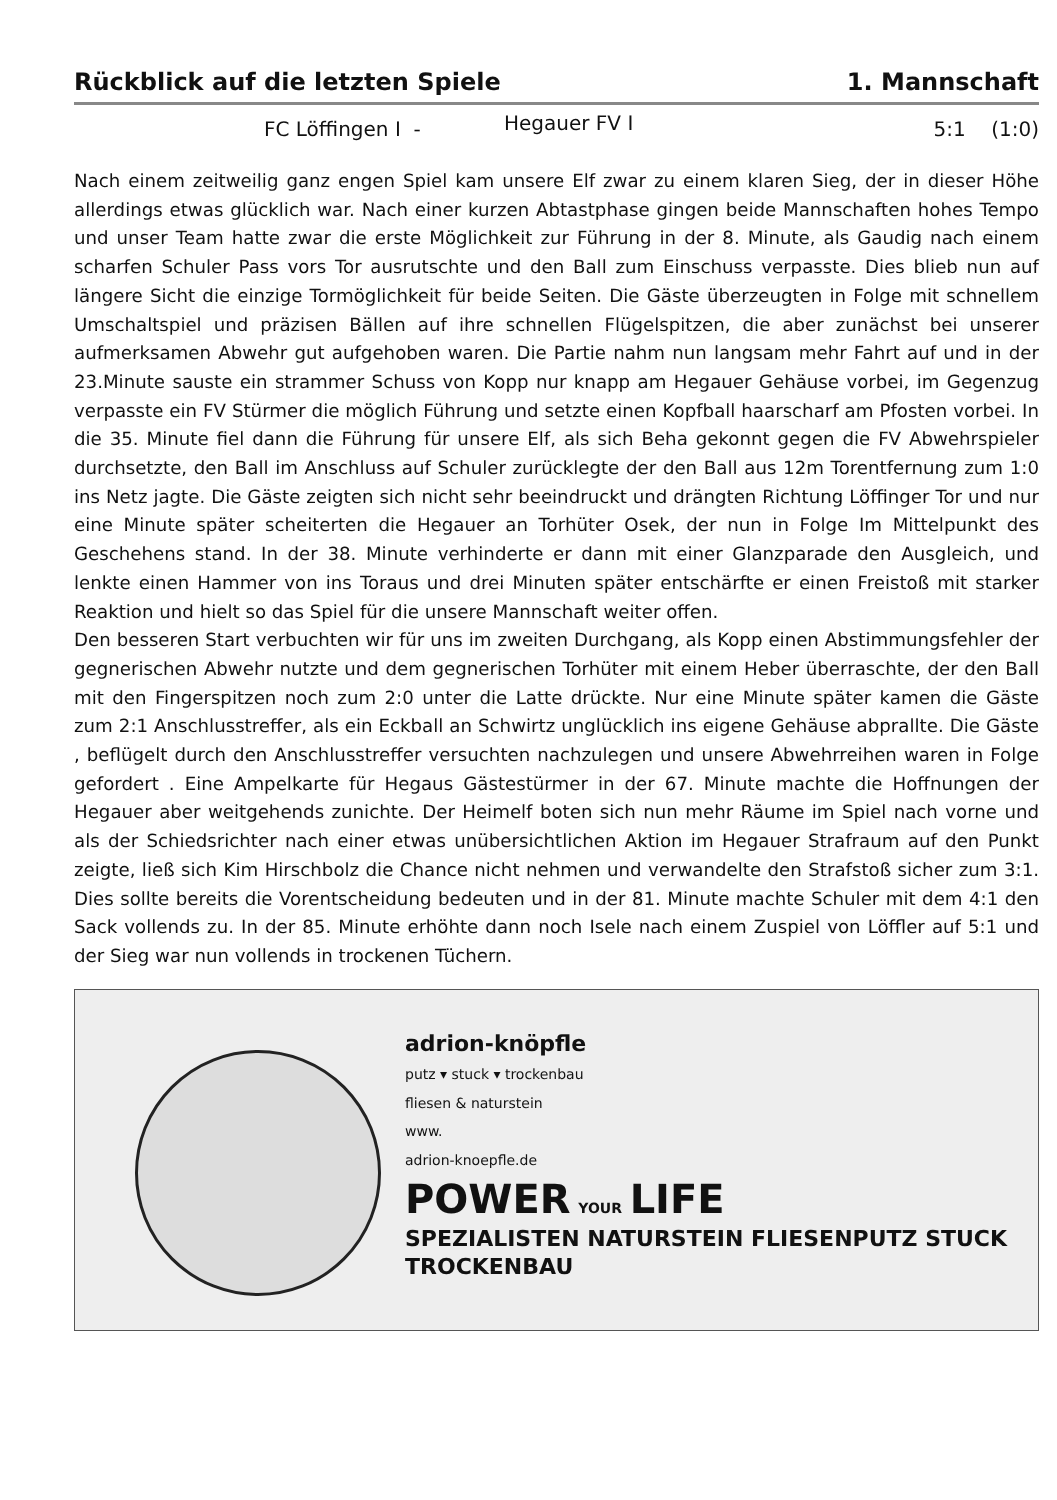Rückblick auf die letzten Spiele 1. Mannschaft
FC Löffingen I - Hegauer FV I 5:1 (1:0)
Nach einem zeitweilig ganz engen Spiel kam unsere Elf zwar zu einem klaren Sieg, der in dieser Höhe allerdings etwas glücklich war. Nach einer kurzen Abtastphase gingen beide Mannschaften hohes Tempo und unser Team hatte zwar die erste Möglichkeit zur Führung in der 8. Minute, als Gaudig nach einem scharfen Schuler Pass vors Tor ausrutschte und den Ball zum Einschuss verpasste. Dies blieb nun auf längere Sicht die einzige Tormöglichkeit für beide Seiten. Die Gäste überzeugten in Folge mit schnellem Umschaltspiel und präzisen Bällen auf ihre schnellen Flügelspitzen, die aber zunächst bei unserer aufmerksamen Abwehr gut aufgehoben waren. Die Partie nahm nun langsam mehr Fahrt auf und in der 23.Minute sauste ein strammer Schuss von Kopp nur knapp am Hegauer Gehäuse vorbei, im Gegenzug verpasste ein FV Stürmer die möglich Führung und setzte einen Kopfball haarscharf am Pfosten vorbei. In die 35. Minute fiel dann die Führung für unsere Elf, als sich Beha gekonnt gegen die FV Abwehrspieler durchsetzte, den Ball im Anschluss auf Schuler zurücklegte der den Ball aus 12m Torentfernung zum 1:0 ins Netz jagte. Die Gäste zeigten sich nicht sehr beeindruckt und drängten Richtung Löffinger Tor und nur eine Minute später scheiterten die Hegauer an Torhüter Osek, der nun in Folge Im Mittelpunkt des Geschehens stand. In der 38. Minute verhinderte er dann mit einer Glanzparade den Ausgleich, und lenkte einen Hammer von ins Toraus und drei Minuten später entschärfte er einen Freistoß mit starker Reaktion und hielt so das Spiel für die unsere Mannschaft weiter offen.
Den besseren Start verbuchten wir für uns im zweiten Durchgang, als Kopp einen Abstimmungsfehler der gegnerischen Abwehr nutzte und dem gegnerischen Torhüter mit einem Heber überraschte, der den Ball mit den Fingerspitzen noch zum 2:0 unter die Latte drückte. Nur eine Minute später kamen die Gäste zum 2:1 Anschlusstreffer, als ein Eckball an Schwirtz unglücklich ins eigene Gehäuse abprallte. Die Gäste , beflügelt durch den Anschlusstreffer versuchten nachzulegen und unsere Abwehrreihen waren in Folge gefordert . Eine Ampelkarte für Hegaus Gästestürmer in der 67. Minute machte die Hoffnungen der Hegauer aber weitgehends zunichte. Der Heimelf boten sich nun mehr Räume im Spiel nach vorne und als der Schiedsrichter nach einer etwas unübersichtlichen Aktion im Hegauer Strafraum auf den Punkt zeigte, ließ sich Kim Hirschbolz die Chance nicht nehmen und verwandelte den Strafstoß sicher zum 3:1. Dies sollte bereits die Vorentscheidung bedeuten und in der 81. Minute machte Schuler mit dem 4:1 den Sack vollends zu. In der 85. Minute erhöhte dann noch Isele nach einem Zuspiel von Löffler auf 5:1 und der Sieg war nun vollends in trockenen Tüchern.
adrion-knöpfle
putz ▾ stuck ▾ trockenbau
fliesen & naturstein
www.
adrion-knoepfle.de
POWER YOUR LIFE
SPEZIALISTEN NATURSTEIN FLIESENPUTZ STUCK TROCKENBAU